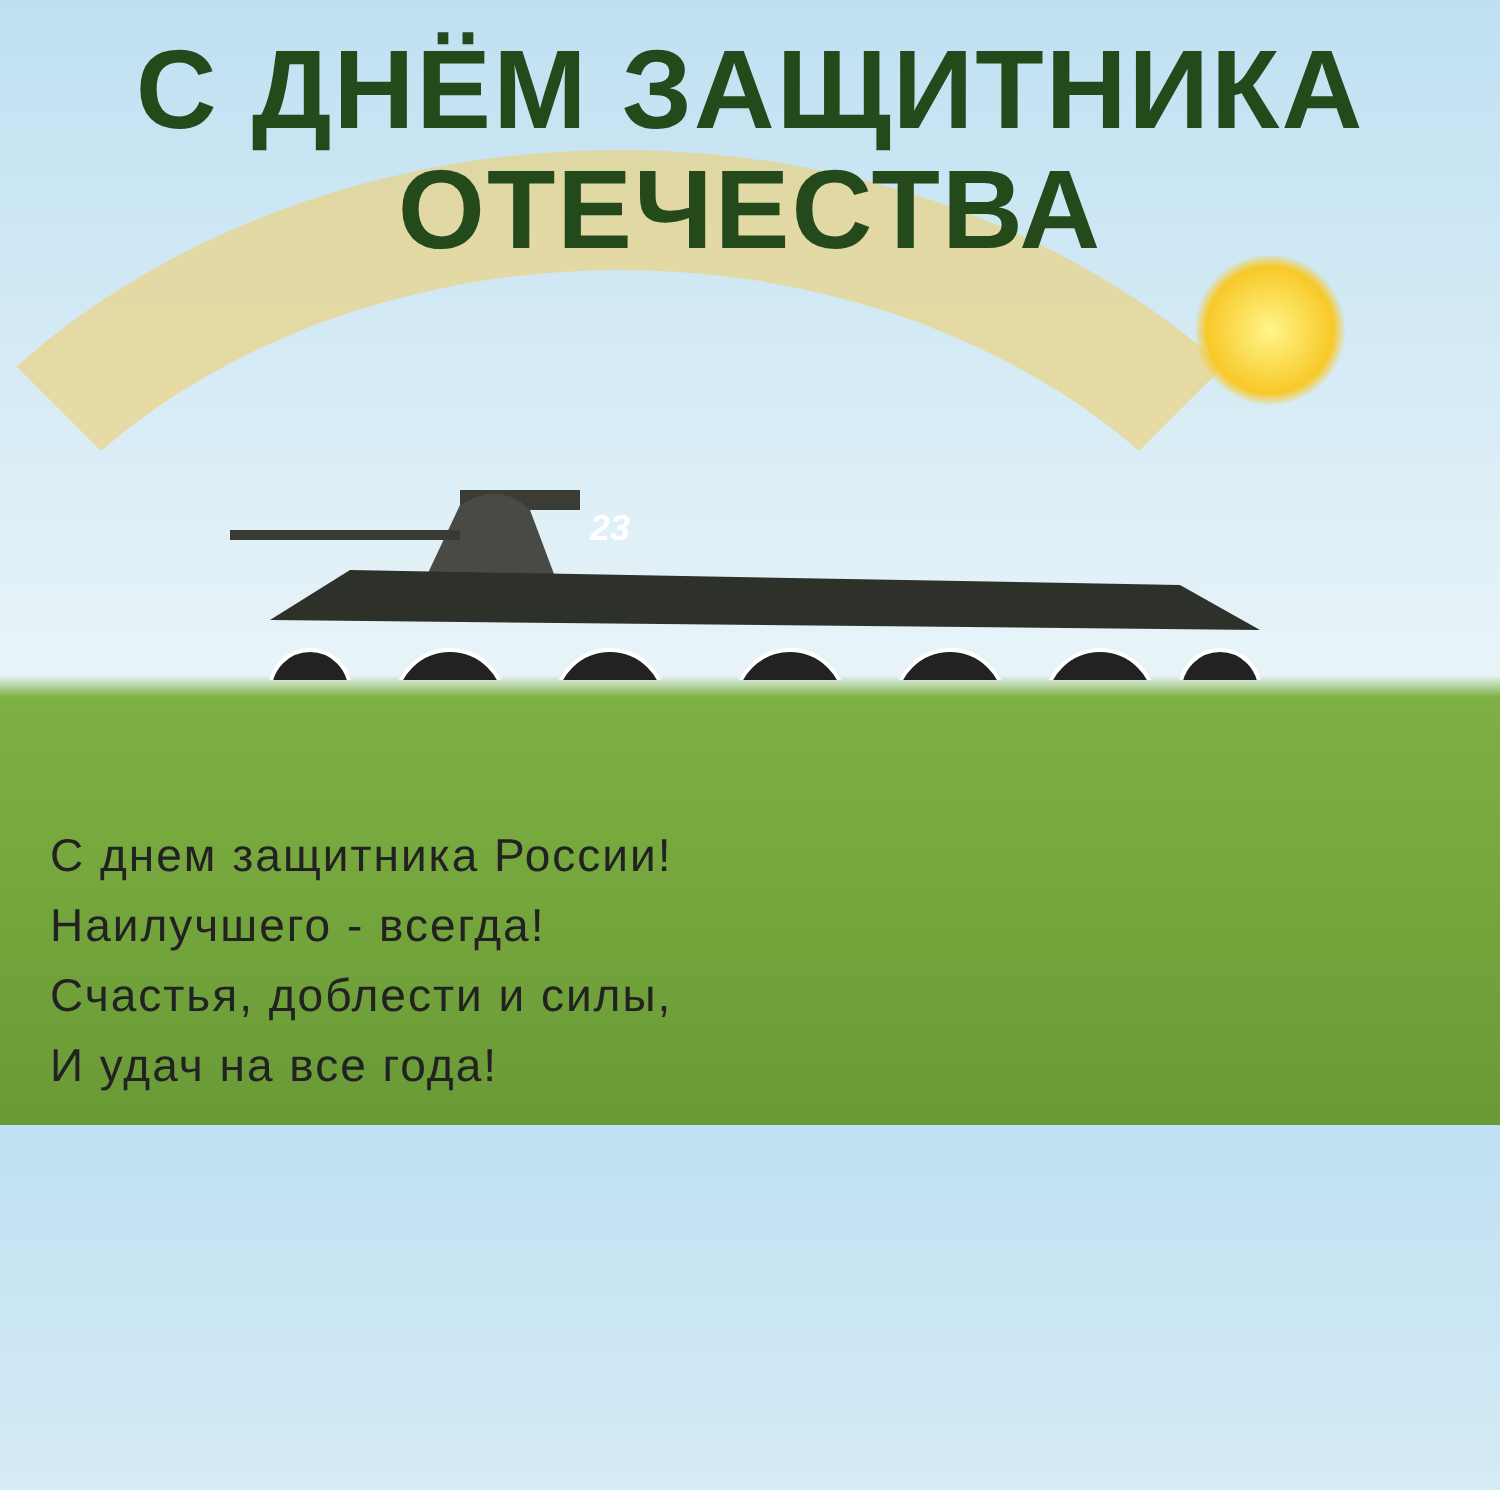23
С ДНЁМ ЗАЩИТНИКА
ОТЕЧЕСТВА
С днем защитника России!
Наилучшего - всегда!
Счастья, доблести и силы,
И удач на все года!